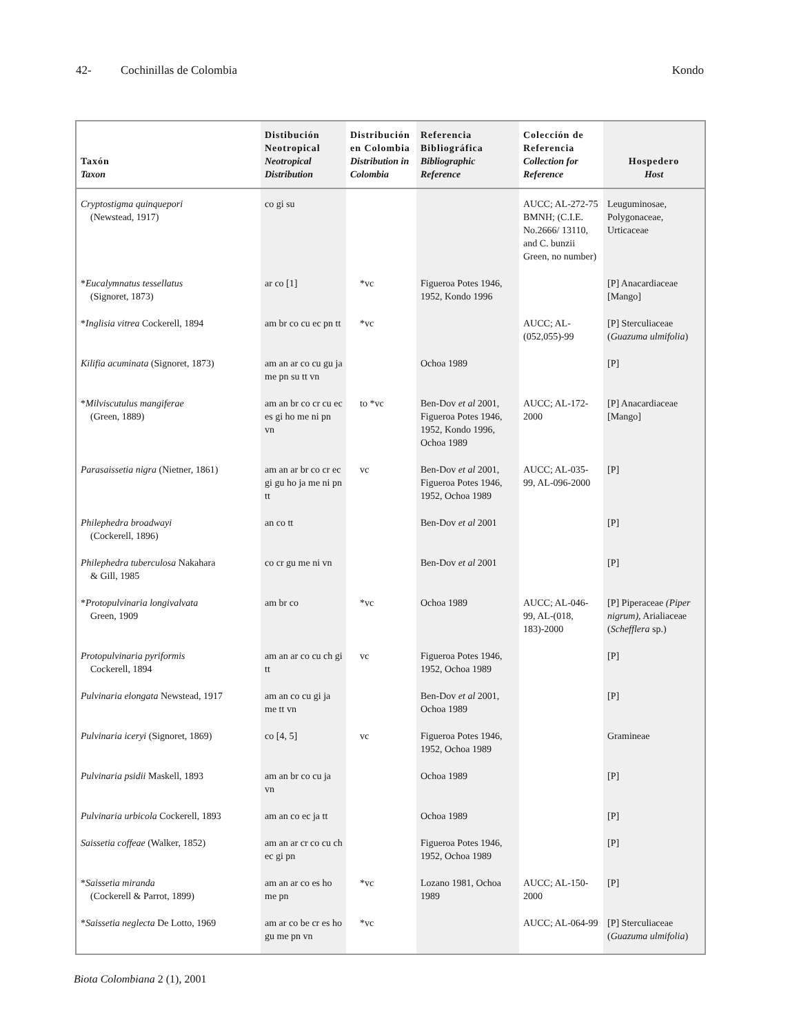42- Cochinillas de Colombia Kondo
| Taxón Taxon | Distibución Neotropical Neotropical Distribution | Distribución en Colombia Distribution in Colombia | Referencia Bibliográfica Bibliographic Reference | Colección de Referencia Collection for Reference | Hospedero Host |
| --- | --- | --- | --- | --- | --- |
| Cryptostigma quinquepori (Newstead, 1917) | co gi su | | | AUCC; AL-272-75 BMNH; (C.I.E. No.2666/ 13110, and C. bunzii Green, no number) | Leuguminosae, Polygonaceae, Urticaceae |
| * Eucalymnatus tessellatus (Signoret, 1873) | ar co [1] | *vc | Figueroa Potes 1946, 1952, Kondo 1996 | | [P] Anacardiaceae [Mango] |
| * Inglisia vitrea Cockerell, 1894 | am br co cu ec pn tt | *vc | | AUCC; AL-(052,055)-99 | [P] Sterculiaceae ( Guazuma ulmifolia ) |
| Kilifia acuminata (Signoret, 1873) | am an ar co cu gu ja me pn su tt vn | | Ochoa 1989 | | [P] |
| * Milviscutulus mangiferae (Green, 1889) | am an br co cr cu ec es gi ho me ni pn vn | to *vc | Ben-Dov et al 2001, Figueroa Potes 1946, 1952, Kondo 1996, Ochoa 1989 | AUCC; AL-172-2000 | [P] Anacardiaceae [Mango] |
| Parasaissetia nigra (Nietner, 1861) | am an ar br co cr ec gi gu ho ja me ni pn tt | vc | Ben-Dov et al 2001, Figueroa Potes 1946, 1952, Ochoa 1989 | AUCC; AL-035-99, AL-096-2000 | [P] |
| Philephedra broadwayi (Cockerell, 1896) | an co tt | | Ben-Dov et al 2001 | | [P] |
| Philephedra tuberculosa Nakahara & Gill, 1985 | co cr gu me ni vn | | Ben-Dov et al 2001 | | [P] |
| * Protopulvinaria longivalvata Green, 1909 | am br co | *vc | Ochoa 1989 | AUCC; AL-046-99, AL-(018, 183)-2000 | [P] Piperaceae (Piper nigrum), Arialiaceae ( Schefflera sp.) |
| Protopulvinaria pyriformis Cockerell, 1894 | am an ar co cu ch gi tt | vc | Figueroa Potes 1946, 1952, Ochoa 1989 | | [P] |
| Pulvinaria elongata Newstead, 1917 | am an co cu gi ja me tt vn | | Ben-Dov et al 2001, Ochoa 1989 | | [P] |
| Pulvinaria iceryi (Signoret, 1869) | co [4, 5] | vc | Figueroa Potes 1946, 1952, Ochoa 1989 | | Gramineae |
| Pulvinaria psidii Maskell, 1893 | am an br co cu ja vn | | Ochoa 1989 | | [P] |
| Pulvinaria urbicola Cockerell, 1893 | am an co ec ja tt | | Ochoa 1989 | | [P] |
| Saissetia coffeae (Walker, 1852) | am an ar cr co cu ch ec gi pn | | Figueroa Potes 1946, 1952, Ochoa 1989 | | [P] |
| * Saissetia miranda (Cockerell & Parrot, 1899) | am an ar co es ho me pn | *vc | Lozano 1981, Ochoa 1989 | AUCC; AL-150-2000 | [P] |
| * Saissetia neglecta De Lotto, 1969 | am ar co be cr es ho gu me pn vn | *vc | | AUCC; AL-064-99 | [P] Sterculiaceae ( Guazuma ulmifolia ) |
Biota Colombiana 2 (1), 2001